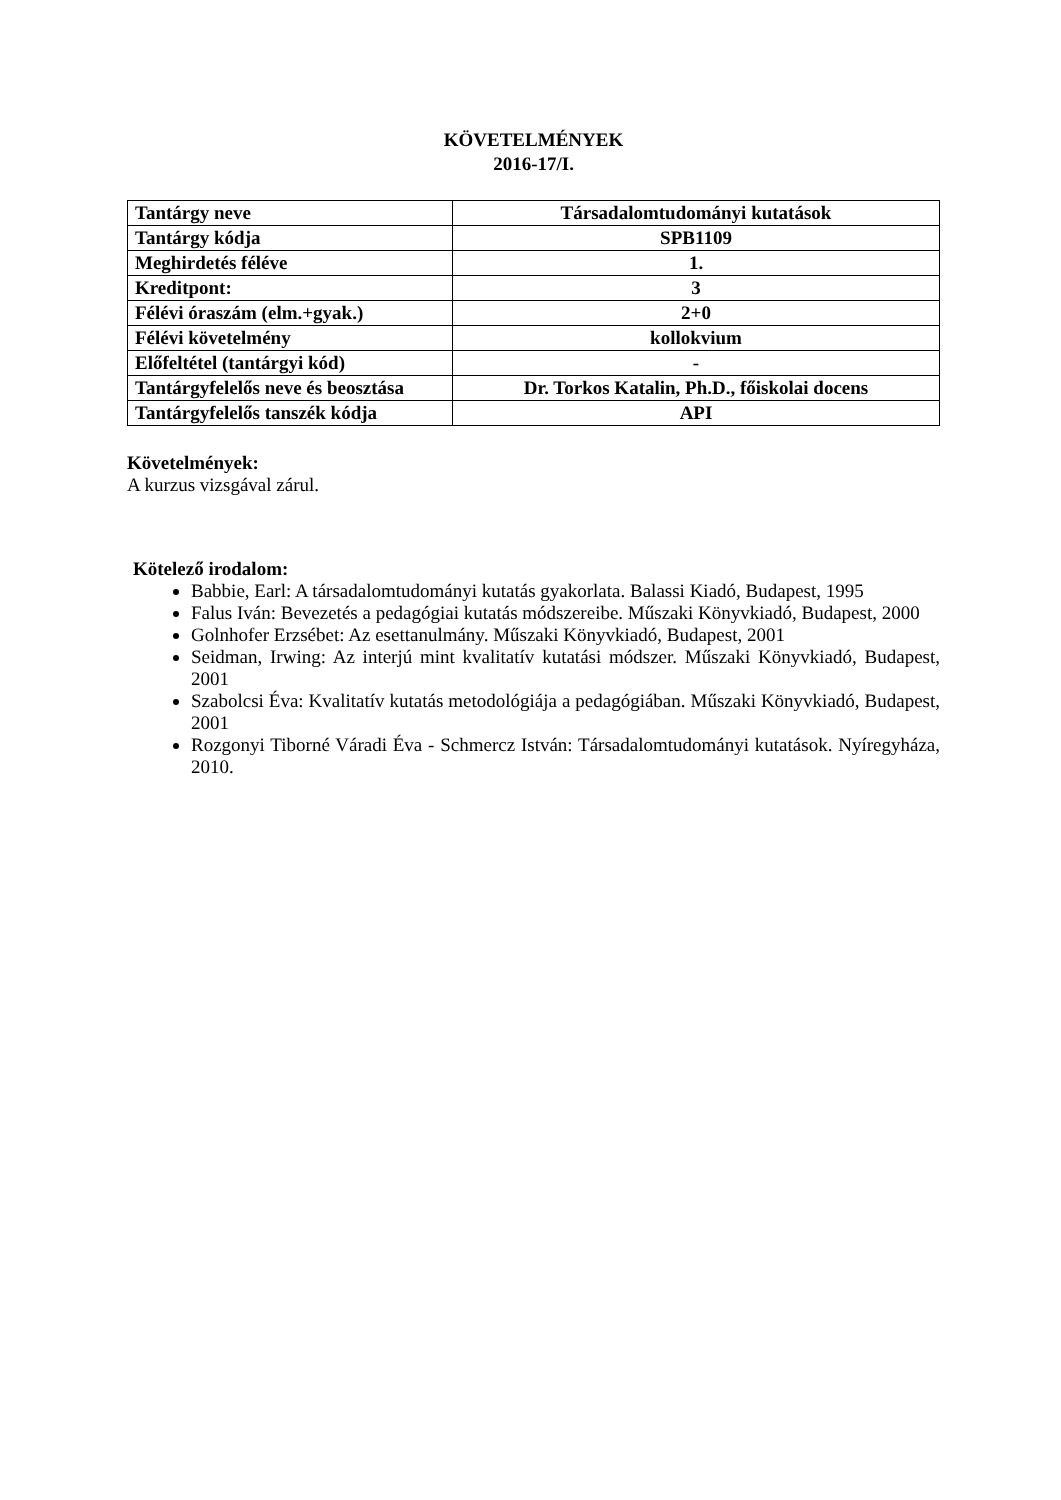KÖVETELMÉNYEK
2016-17/I.
| Tantárgy neve | Társadalomtudományi kutatások |
| Tantárgy kódja | SPB1109 |
| Meghirdetés féléve | 1. |
| Kreditpont: | 3 |
| Félévi óraszám (elm.+gyak.) | 2+0 |
| Félévi követelmény | kollokvium |
| Előfeltétel (tantárgyi kód) | - |
| Tantárgyfelelős neve és beosztása | Dr. Torkos Katalin, Ph.D., főiskolai docens |
| Tantárgyfelelős tanszék kódja | API |
Követelmények:
A kurzus vizsgával zárul.
Kötelező irodalom:
Babbie, Earl: A társadalomtudományi kutatás gyakorlata. Balassi Kiadó, Budapest, 1995
Falus Iván: Bevezetés a pedagógiai kutatás módszereibe. Műszaki Könyvkiadó, Budapest, 2000
Golnhofer Erzsébet: Az esettanulmány. Műszaki Könyvkiadó, Budapest, 2001
Seidman, Irwing: Az interjú mint kvalitatív kutatási módszer. Műszaki Könyvkiadó, Budapest, 2001
Szabolcsi Éva: Kvalitatív kutatás metodológiája a pedagógiában. Műszaki Könyvkiadó, Budapest, 2001
Rozgonyi Tiborné Váradi Éva - Schmercz István: Társadalomtudományi kutatások. Nyíregyháza, 2010.